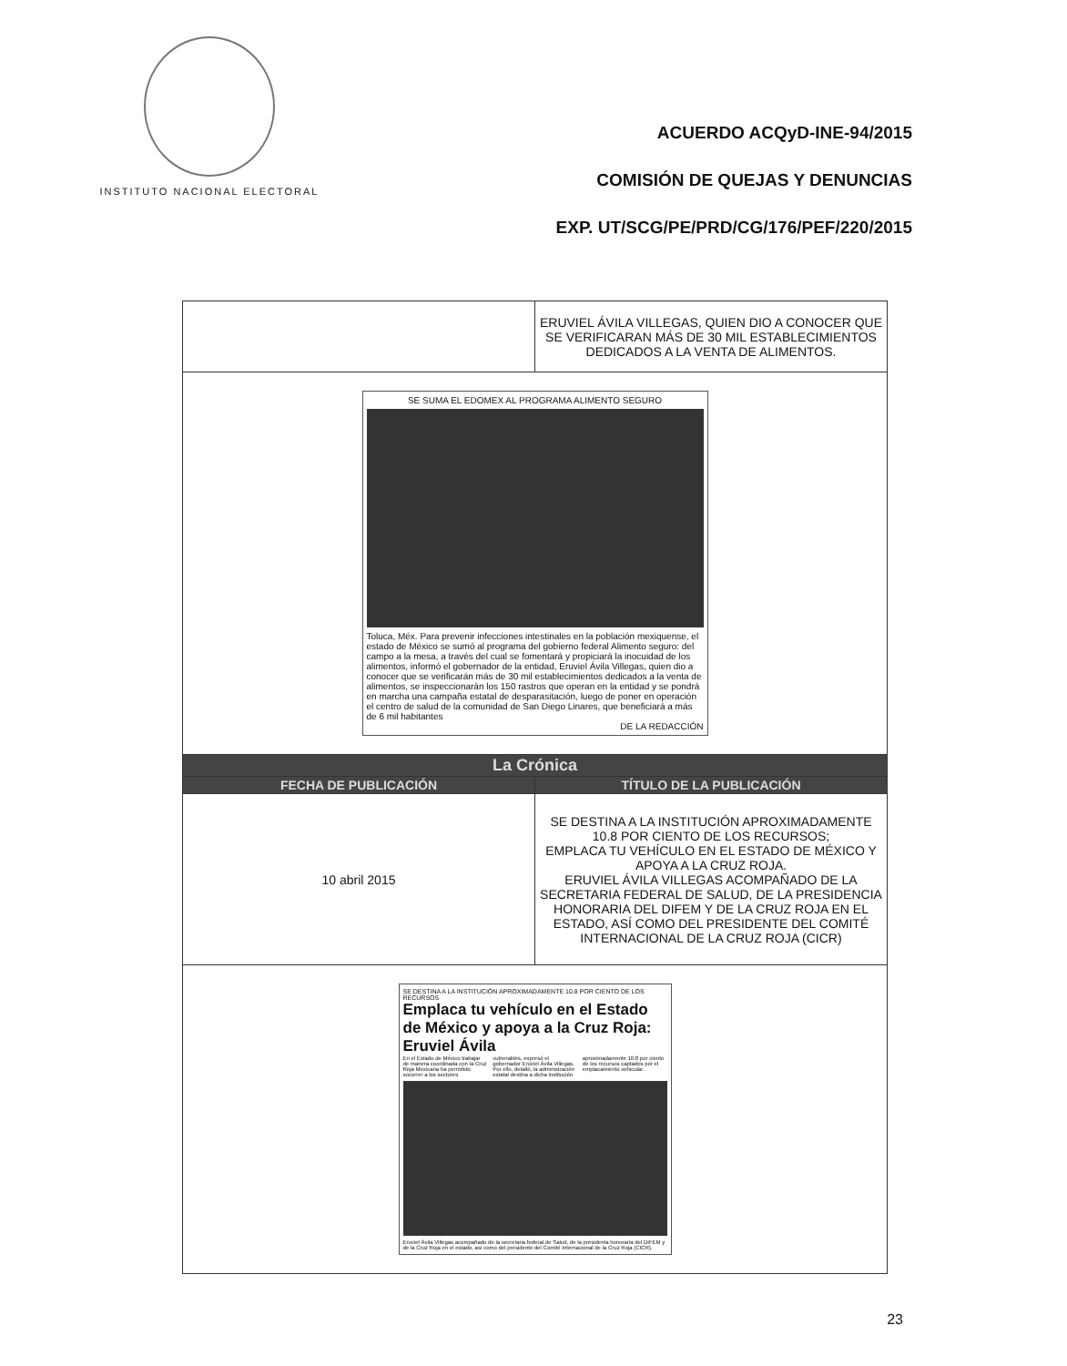INSTITUTO NACIONAL ELECTORAL
ACUERDO ACQyD-INE-94/2015
COMISIÓN DE QUEJAS Y DENUNCIAS
EXP. UT/SCG/PE/PRD/CG/176/PEF/220/2015
| | ERUVIEL ÁVILA VILLEGAS, QUIEN DIO A CONOCER QUE SE VERIFICARAN MÁS DE 30 MIL ESTABLECIMIENTOS DEDICADOS A LA VENTA DE ALIMENTOS. |
| SE SUMA EL EDOMEX AL PROGRAMA ALIMENTO SEGURO Toluca, Méx. Para prevenir infecciones intestinales en la población mexiquense, el estado de México se sumó al programa del gobierno federal Alimento seguro: del campo a la mesa, a través del cual se fomentará y propiciará la inocuidad de los alimentos, informó el gobernador de la entidad, Eruviel Ávila Villegas, quien dio a conocer que se verificarán más de 30 mil establecimientos dedicados a la venta de alimentos, se inspeccionarán los 150 rastros que operan en la entidad y se pondrá en marcha una campaña estatal de desparasitación, luego de poner en operación el centro de salud de la comunidad de San Diego Linares, que beneficiará a más de 6 mil habitantes DE LA REDACCIÓN | |
| La Crónica | |
| FECHA DE PUBLICACIÓN | TÍTULO DE LA PUBLICACIÓN |
| 10 abril 2015 | SE DESTINA A LA INSTITUCIÓN APROXIMADAMENTE 10.8 POR CIENTO DE LOS RECURSOS; EMPLACA TU VEHÍCULO EN EL ESTADO DE MÉXICO Y APOYA A LA CRUZ ROJA. ERUVIEL ÁVILA VILLEGAS ACOMPAÑADO DE LA SECRETARIA FEDERAL DE SALUD, DE LA PRESIDENCIA HONORARIA DEL DIFEM Y DE LA CRUZ ROJA EN EL ESTADO, ASÍ COMO DEL PRESIDENTE DEL COMITÉ INTERNACIONAL DE LA CRUZ ROJA (CICR) |
| SE DESTINA A LA INSTITUCIÓN APROXIMADAMENTE 10.8 POR CIENTO DE LOS RECURSOS Emplaca tu vehículo en el Estado de México y apoya a la Cruz Roja: Eruviel Ávila En el Estado de México trabajar de manera coordinada con la Cruz Roja Mexicana ha permitido socorrer a los sectores vulnerables, expresó el gobernador Eruviel Ávila Villegas. Por ello, detalló, la administración estatal destina a dicha institución aproximadamente 10.8 por ciento de los recursos captados por el emplacamiento vehicular. Eruviel Ávila Villegas acompañado de la secretaria federal de Salud, de la presidenta honoraria del DIFEM y de la Cruz Roja en el estado, así como del presidente del Comité Internacional de la Cruz Roja (CICR). | |
23